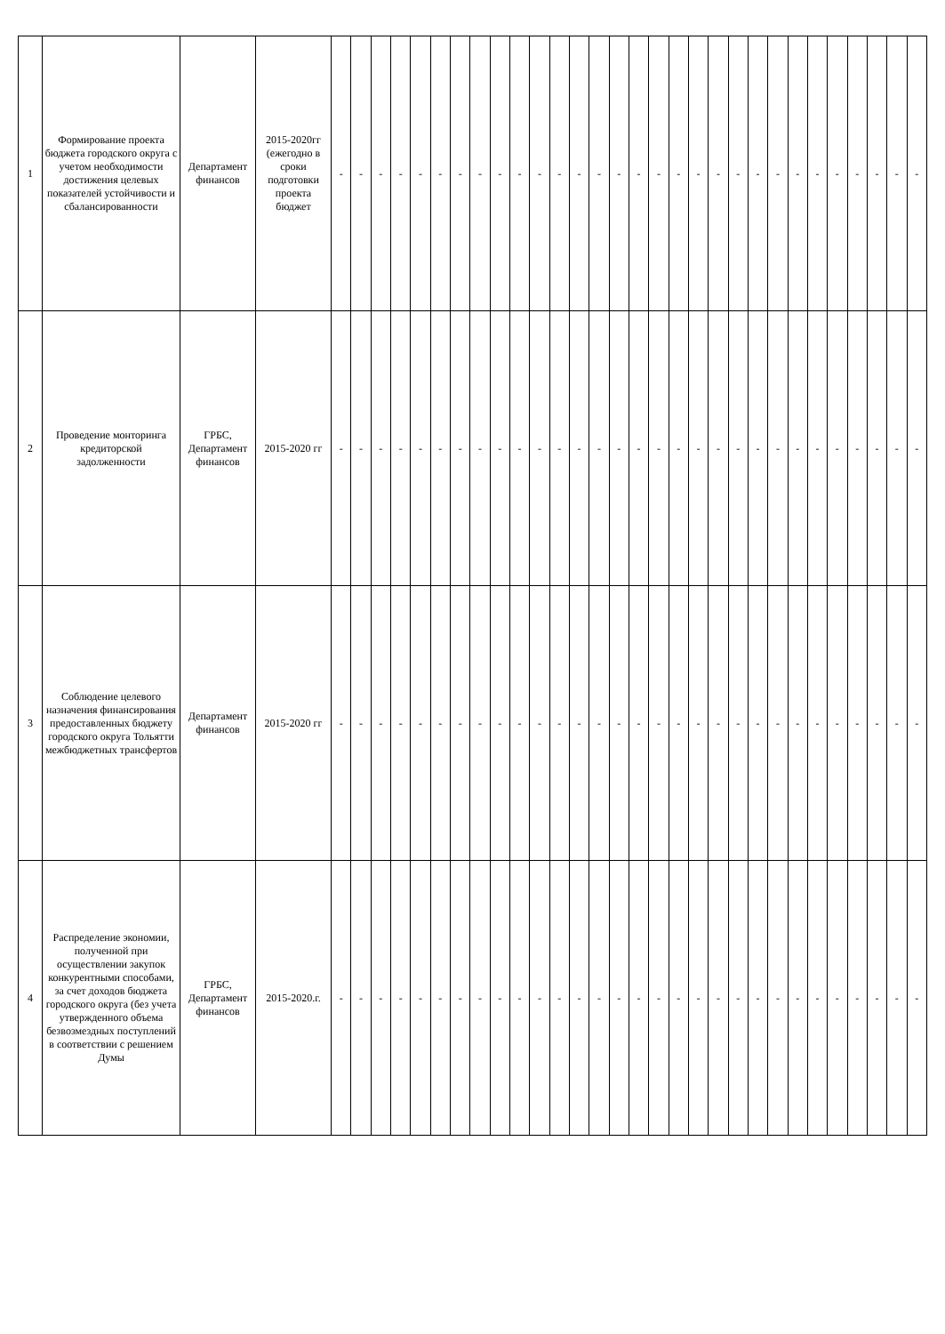| 1 | Формирование проекта бюджета городского округа с учетом необходимости достижения целевых показателей устойчивости и сбалансированности | Департамент финансов | 2015-2020гг (ежегодно в сроки подготовки проекта бюджет | - | - | - | - | - | - | - | - | - | - | - | - | - | - | - | - | - | - | - | - | - | - | - | - | - | - | - | - | - | - |
| 2 | Проведение монторинга кредиторской задолженности | ГРБС, Департамент финансов | 2015-2020 гг | - | - | - | - | - | - | - | - | - | - | - | - | - | - | - | - | - | - | - | - | - | - | - | - | - | - | - | - | - | - |
| 3 | Соблюдение целевого назначения финансирования предоставленных бюджету городского округа Тольятти межбюджетных трансфертов | Департамент финансов | 2015-2020 гг | - | - | - | - | - | - | - | - | - | - | - | - | - | - | - | - | - | - | - | - | - | - | - | - | - | - | - | - | - | - |
| 4 | Распределение экономии, полученной при осуществлении закупок конкурентными способами, за счет доходов бюджета городского округа (без учета утвержденного объема безвозмездных поступлений в соответствии с решением Думы | ГРБС, Департамент финансов | 2015-2020.г. | - | - | - | - | - | - | - | - | - | - | - | - | - | - | - | - | - | - | - | - | - | - | - | - | - | - | - | - | - | - |